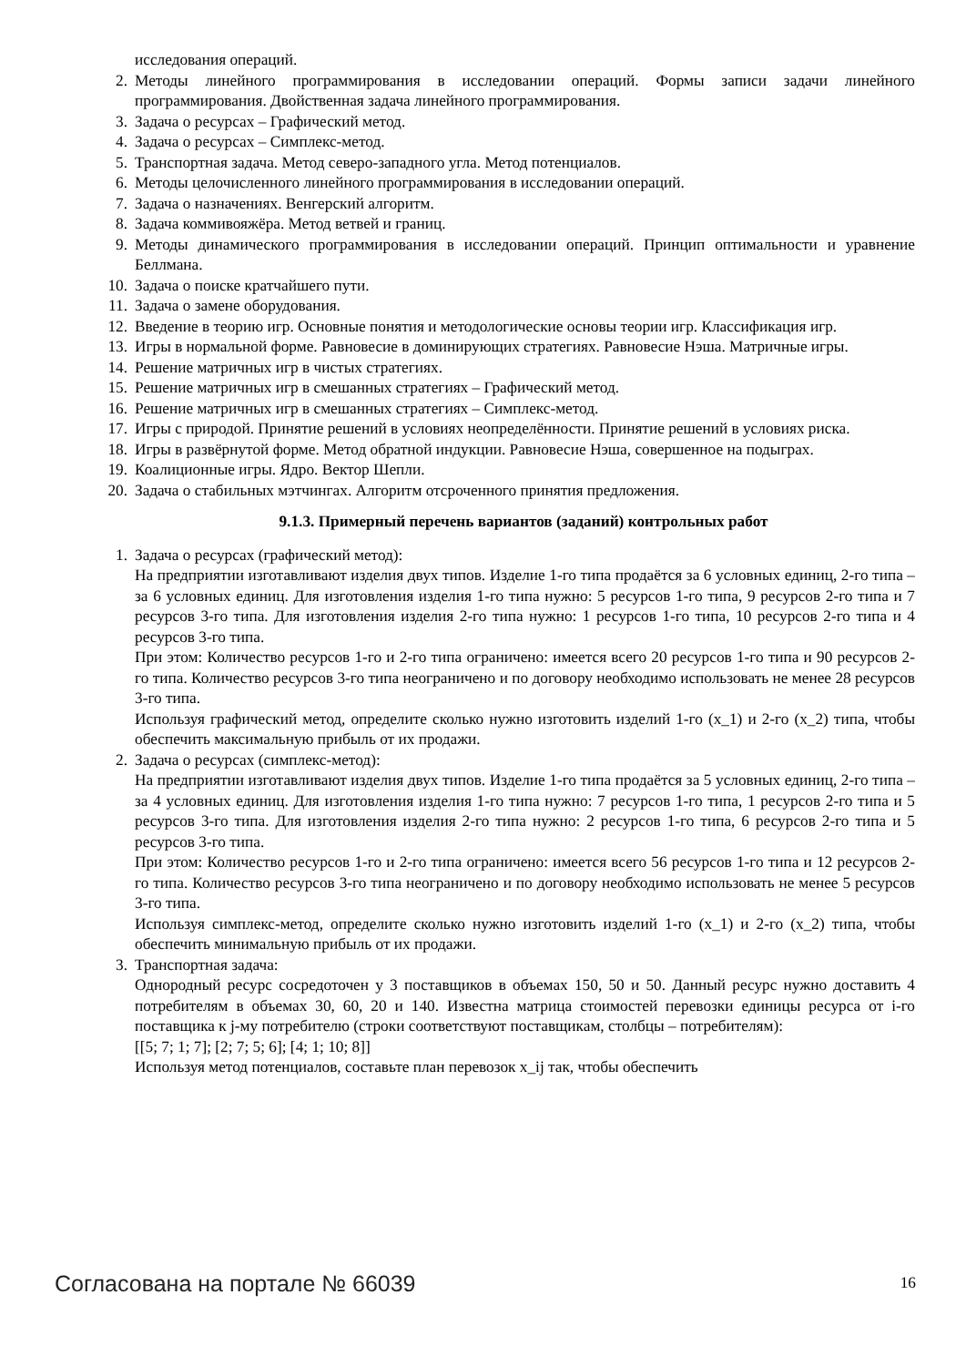исследования операций.
2. Методы линейного программирования в исследовании операций. Формы записи задачи линейного программирования. Двойственная задача линейного программирования.
3. Задача о ресурсах – Графический метод.
4. Задача о ресурсах – Симплекс-метод.
5. Транспортная задача. Метод северо-западного угла. Метод потенциалов.
6. Методы целочисленного линейного программирования в исследовании операций.
7. Задача о назначениях. Венгерский алгоритм.
8. Задача коммивояжёра. Метод ветвей и границ.
9. Методы динамического программирования в исследовании операций. Принцип оптимальности и уравнение Беллмана.
10. Задача о поиске кратчайшего пути.
11. Задача о замене оборудования.
12. Введение в теорию игр. Основные понятия и методологические основы теории игр. Классификация игр.
13. Игры в нормальной форме. Равновесие в доминирующих стратегиях. Равновесие Нэша. Матричные игры.
14. Решение матричных игр в чистых стратегиях.
15. Решение матричных игр в смешанных стратегиях – Графический метод.
16. Решение матричных игр в смешанных стратегиях – Симплекс-метод.
17. Игры с природой. Принятие решений в условиях неопределённости. Принятие решений в условиях риска.
18. Игры в развёрнутой форме. Метод обратной индукции. Равновесие Нэша, совершенное на подыграх.
19. Коалиционные игры. Ядро. Вектор Шепли.
20. Задача о стабильных мэтчингах. Алгоритм отсроченного принятия предложения.
9.1.3. Примерный перечень вариантов (заданий) контрольных работ
1. Задача о ресурсах (графический метод):
На предприятии изготавливают изделия двух типов. Изделие 1-го типа продаётся за 6 условных единиц, 2-го типа – за 6 условных единиц. Для изготовления изделия 1-го типа нужно: 5 ресурсов 1-го типа, 9 ресурсов 2-го типа и 7 ресурсов 3-го типа. Для изготовления изделия 2-го типа нужно: 1 ресурсов 1-го типа, 10 ресурсов 2-го типа и 4 ресурсов 3-го типа.
При этом: Количество ресурсов 1-го и 2-го типа ограничено: имеется всего 20 ресурсов 1-го типа и 90 ресурсов 2-го типа. Количество ресурсов 3-го типа неограничено и по договору необходимо использовать не менее 28 ресурсов 3-го типа.
Используя графический метод, определите сколько нужно изготовить изделий 1-го (x_1) и 2-го (x_2) типа, чтобы обеспечить максимальную прибыль от их продажи.
2. Задача о ресурсах (симплекс-метод):
На предприятии изготавливают изделия двух типов. Изделие 1-го типа продаётся за 5 условных единиц, 2-го типа – за 4 условных единиц. Для изготовления изделия 1-го типа нужно: 7 ресурсов 1-го типа, 1 ресурсов 2-го типа и 5 ресурсов 3-го типа. Для изготовления изделия 2-го типа нужно: 2 ресурсов 1-го типа, 6 ресурсов 2-го типа и 5 ресурсов 3-го типа.
При этом: Количество ресурсов 1-го и 2-го типа ограничено: имеется всего 56 ресурсов 1-го типа и 12 ресурсов 2-го типа. Количество ресурсов 3-го типа неограничено и по договору необходимо использовать не менее 5 ресурсов 3-го типа.
Используя симплекс-метод, определите сколько нужно изготовить изделий 1-го (x_1) и 2-го (x_2) типа, чтобы обеспечить минимальную прибыль от их продажи.
3. Транспортная задача:
Однородный ресурс сосредоточен у 3 поставщиков в объемах 150, 50 и 50. Данный ресурс нужно доставить 4 потребителям в объемах 30, 60, 20 и 140. Известна матрица стоимостей перевозки единицы ресурса от i-го поставщика к j-му потребителю (строки соответствуют поставщикам, столбцы – потребителям):
[[5; 7; 1; 7]; [2; 7; 5; 6]; [4; 1; 10; 8]]
Используя метод потенциалов, составьте план перевозок x_ij так, чтобы обеспечить
Согласована на портале № 66039 16